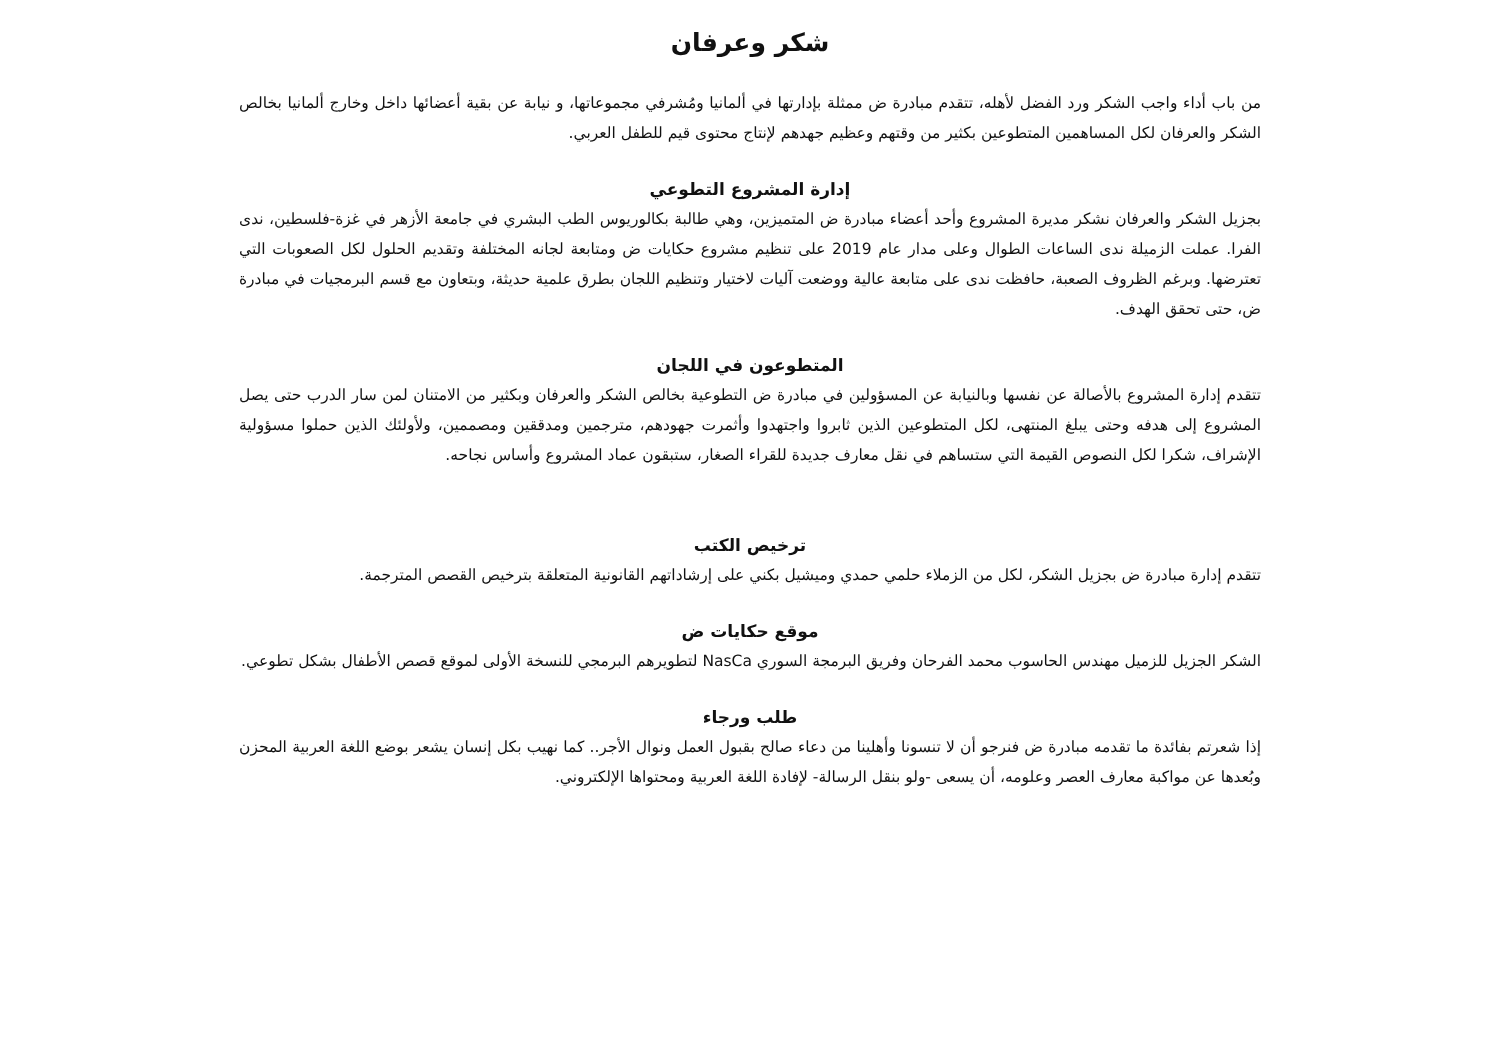شكر وعرفان
من باب أداء واجب الشكر ورد الفضل لأهله، تتقدم مبادرة ض ممثلة بإدارتها في ألمانيا ومُشرفي مجموعاتها، و نيابة عن بقية أعضائها داخل وخارج ألمانيا بخالص الشكر والعرفان لكل المساهمين المتطوعين بكثير من وقتهم وعظيم جهدهم لإنتاج محتوى قيم للطفل العربي.
إدارة المشروع التطوعي
بجزيل الشكر والعرفان نشكر مديرة المشروع وأحد أعضاء مبادرة ض المتميزين، وهي طالبة بكالوريوس الطب البشري في جامعة الأزهر في غزة-فلسطين، ندى الفرا. عملت الزميلة ندى الساعات الطوال وعلى مدار عام 2019 على تنظيم مشروع حكايات ض ومتابعة لجانه المختلفة وتقديم الحلول لكل الصعوبات التي تعترضها. وبرغم الظروف الصعبة، حافظت ندى على متابعة عالية ووضعت آليات لاختيار وتنظيم اللجان بطرق علمية حديثة، وبتعاون مع قسم البرمجيات في مبادرة ض، حتى تحقق الهدف.
المتطوعون في اللجان
تتقدم إدارة المشروع بالأصالة عن نفسها وبالنيابة عن المسؤولين في مبادرة ض التطوعية بخالص الشكر والعرفان وبكثير من الامتنان لمن سار الدرب حتى يصل المشروع إلى هدفه وحتى يبلغ المنتهى، لكل المتطوعين الذين ثابروا واجتهدوا وأثمرت جهودهم، مترجمين ومدققين ومصممين، ولأولئك الذين حملوا مسؤولية الإشراف، شكرا لكل النصوص القيمة التي ستساهم في نقل معارف جديدة للقراء الصغار، ستبقون عماد المشروع وأساس نجاحه.
ترخيص الكتب
تتقدم إدارة مبادرة ض بجزيل الشكر، لكل من الزملاء حلمي حمدي وميشيل بكني على إرشاداتهم القانونية المتعلقة بترخيص القصص المترجمة.
موقع حكايات ض
الشكر الجزيل للزميل مهندس الحاسوب محمد الفرحان وفريق البرمجة السوري NasCa لتطويرهم البرمجي للنسخة الأولى لموقع قصص الأطفال بشكل تطوعي.
طلب ورجاء
إذا شعرتم بفائدة ما تقدمه مبادرة ض فنرجو أن لا تنسونا وأهلينا من دعاء صالح بقبول العمل ونوال الأجر.. كما نهيب بكل إنسان يشعر بوضع اللغة العربية المحزن وبُعدها عن مواكبة معارف العصر وعلومه، أن يسعى -ولو بنقل الرسالة- لإفادة اللغة العربية ومحتواها الإلكتروني.